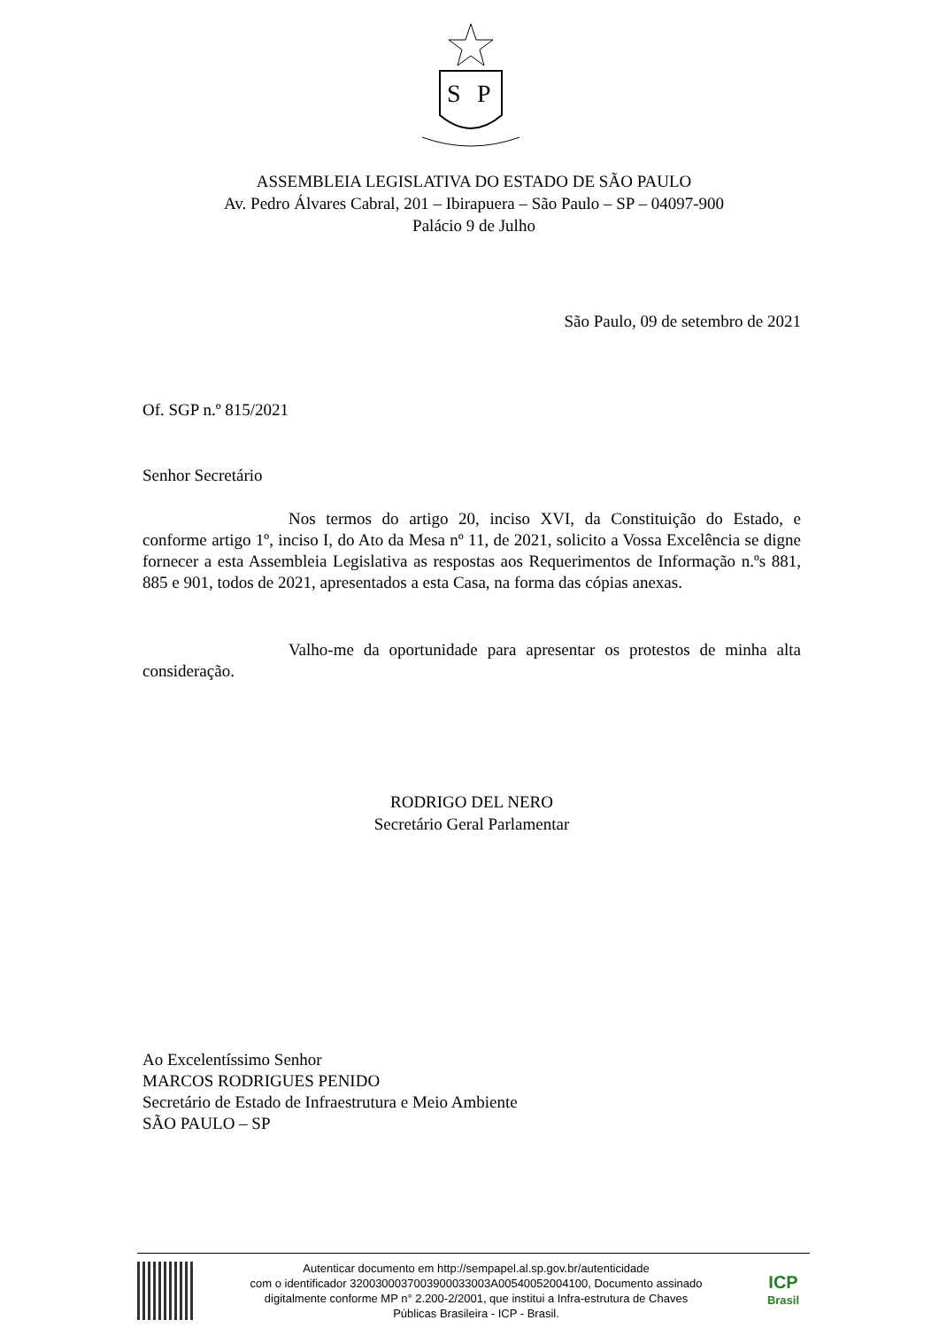S
P
ASSEMBLEIA LEGISLATIVA DO ESTADO DE SÃO PAULO
Av. Pedro Álvares Cabral, 201 – Ibirapuera – São Paulo – SP – 04097-900
Palácio 9 de Julho
São Paulo, 09 de setembro de 2021
Of. SGP n.º 815/2021
Senhor Secretário
Nos termos do artigo 20, inciso XVI, da Constituição do Estado, e conforme artigo 1º, inciso I, do Ato da Mesa nº 11, de 2021, solicito a Vossa Excelência se digne fornecer a esta Assembleia Legislativa as respostas aos Requerimentos de Informação n.ºs 881, 885 e 901, todos de 2021, apresentados a esta Casa, na forma das cópias anexas.
Valho-me da oportunidade para apresentar os protestos de minha alta consideração.
RODRIGO DEL NERO
Secretário Geral Parlamentar
Ao Excelentíssimo Senhor
MARCOS RODRIGUES PENIDO
Secretário de Estado de Infraestrutura e Meio Ambiente
SÃO PAULO – SP
Autenticar documento em http://sempapel.al.sp.gov.br/autenticidade
com o identificador 3200300037003900033003A00540052004100, Documento assinado
digitalmente conforme MP n° 2.200-2/2001, que institui a Infra-estrutura de Chaves
Públicas Brasileira - ICP - Brasil.
ICP
Brasil